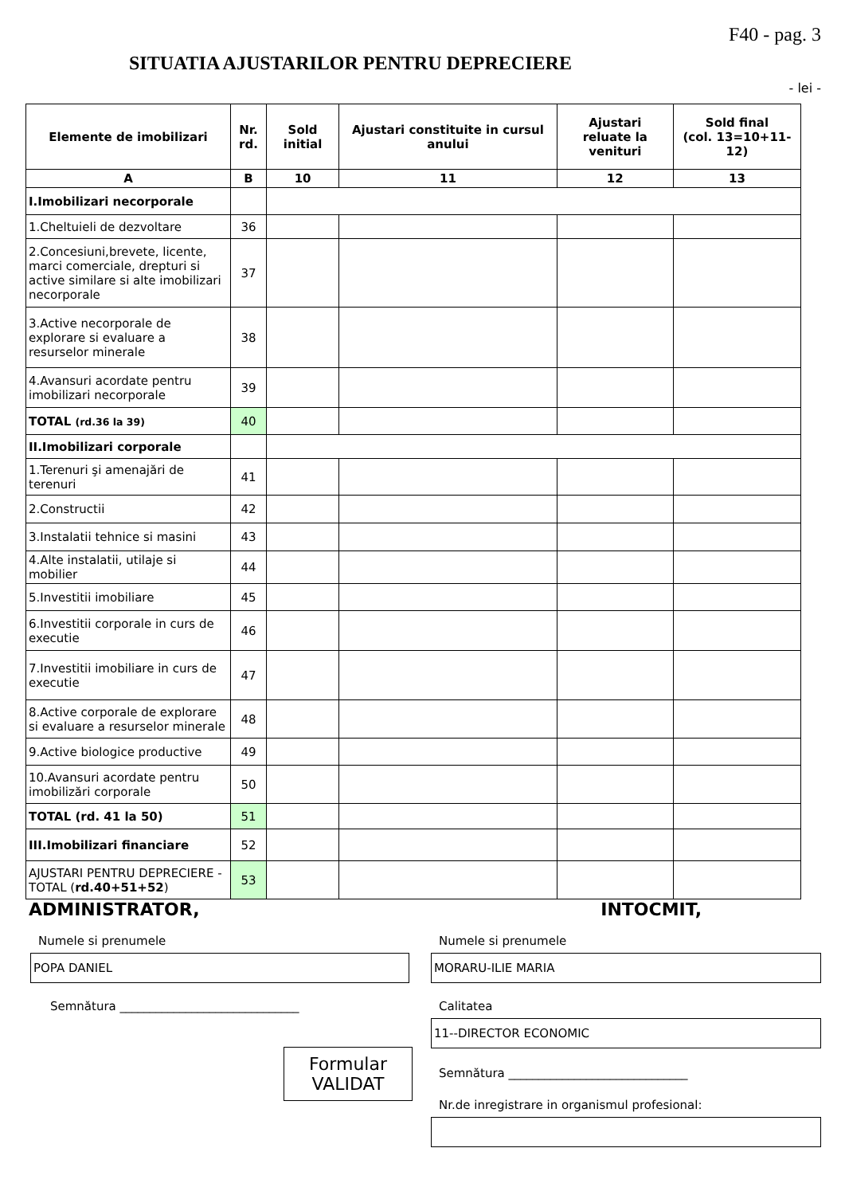F40 - pag. 3
SITUATIA AJUSTARILOR PENTRU DEPRECIERE
- lei -
| Elemente de imobilizari | Nr. rd. | Sold initial | Ajustari constituite in cursul anului | Ajustari reluate la venituri | Sold final (col. 13=10+11-12) |
| --- | --- | --- | --- | --- | --- |
| A | B | 10 | 11 | 12 | 13 |
| I.Imobilizari necorporale | | | | | |
| 1.Cheltuieli de dezvoltare | 36 | | | | |
| 2.Concesiuni,brevete, licente, marci comerciale, drepturi si active similare si alte imobilizari necorporale | 37 | | | | |
| 3.Active necorporale de explorare si evaluare a resurselor minerale | 38 | | | | |
| 4.Avansuri acordate pentru imobilizari necorporale | 39 | | | | |
| TOTAL (rd.36 la 39) | 40 | | | | |
| II.Imobilizari corporale | | | | | |
| 1.Terenuri şi amenajări de terenuri | 41 | | | | |
| 2.Constructii | 42 | | | | |
| 3.Instalatii tehnice si masini | 43 | | | | |
| 4.Alte instalatii, utilaje si mobilier | 44 | | | | |
| 5.Investitii imobiliare | 45 | | | | |
| 6.Investitii corporale in curs de executie | 46 | | | | |
| 7.Investitii imobiliare in curs de executie | 47 | | | | |
| 8.Active corporale de explorare si evaluare a resurselor minerale | 48 | | | | |
| 9.Active biologice productive | 49 | | | | |
| 10.Avansuri acordate pentru imobilizări corporale | 50 | | | | |
| TOTAL (rd. 41 la 50) | 51 | | | | |
| III.Imobilizari financiare | 52 | | | | |
| AJUSTARI PENTRU DEPRECIERE - TOTAL ( rd.40+51+52 ) | 53 | | | | |
ADMINISTRATOR, INTOCMIT,
Numele si prenumele
POPA DANIEL
Semnătura ______________________________
Formular
VALIDAT
Numele si prenumele
MORARU-ILIE MARIA
Calitatea
11--DIRECTOR ECONOMIC
Semnătura ______________________________
Nr.de inregistrare in organismul profesional: